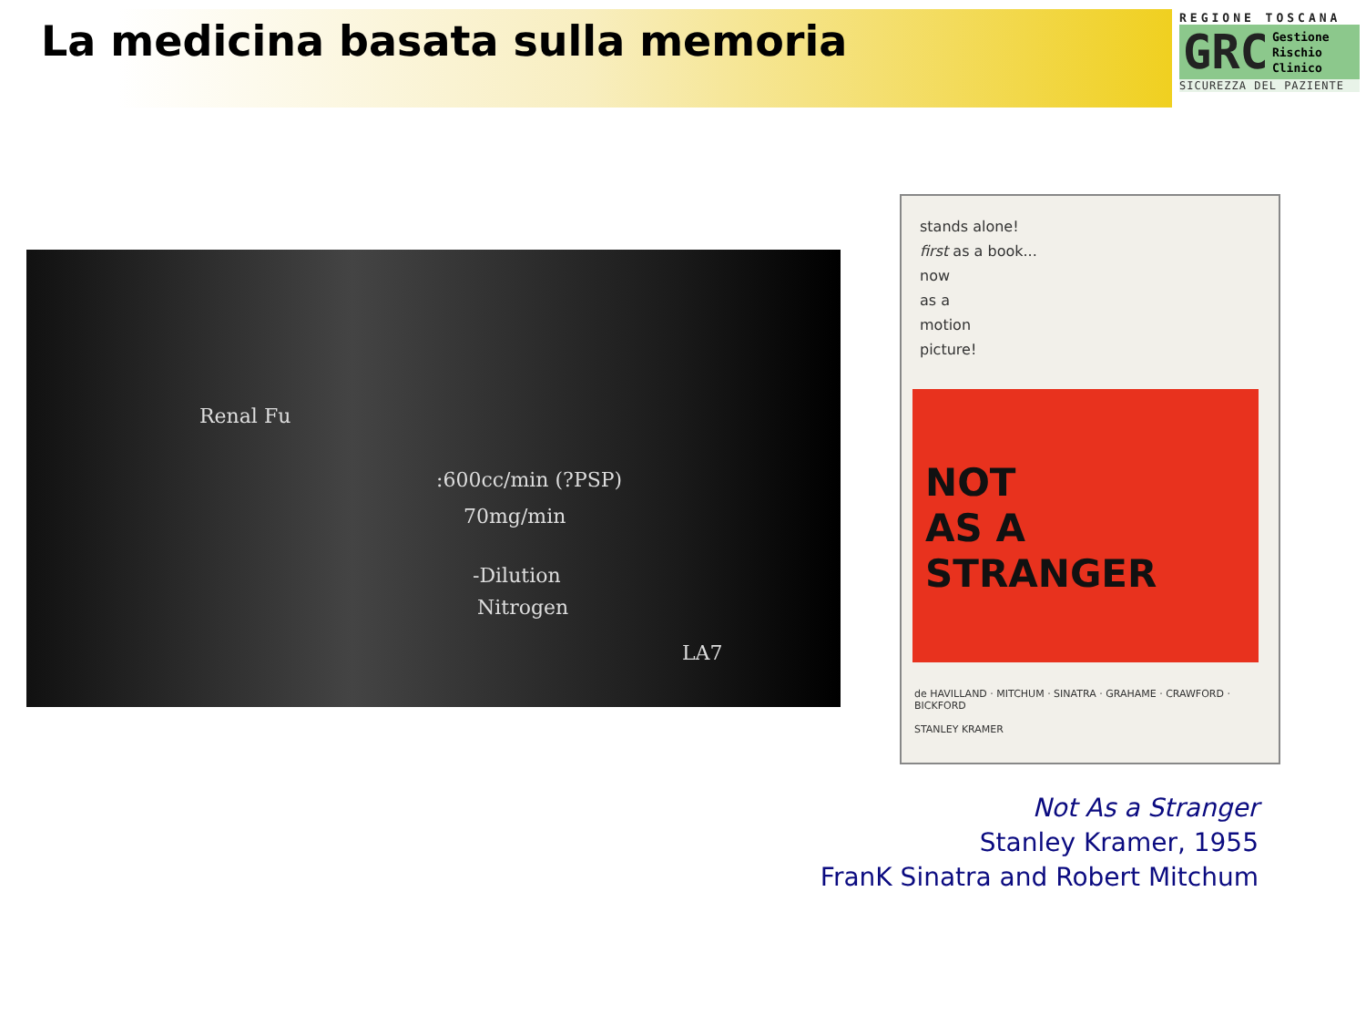La medicina basata sulla memoria
REGIONE TOSCANA
GRC
Gestione
Rischio
Clinico
SICUREZZA DEL PAZIENTE
Renal Fu
:600cc/min (?PSP)
70mg/min
-Dilution
Nitrogen
LA7
stands alone!
first as a book...
now
as a
motion
picture!
NOT
AS A
STRANGER
de HAVILLAND · MITCHUM · SINATRA · GRAHAME · CRAWFORD · BICKFORD
STANLEY KRAMER
Not As a Stranger
Stanley Kramer, 1955
FranK Sinatra and Robert Mitchum